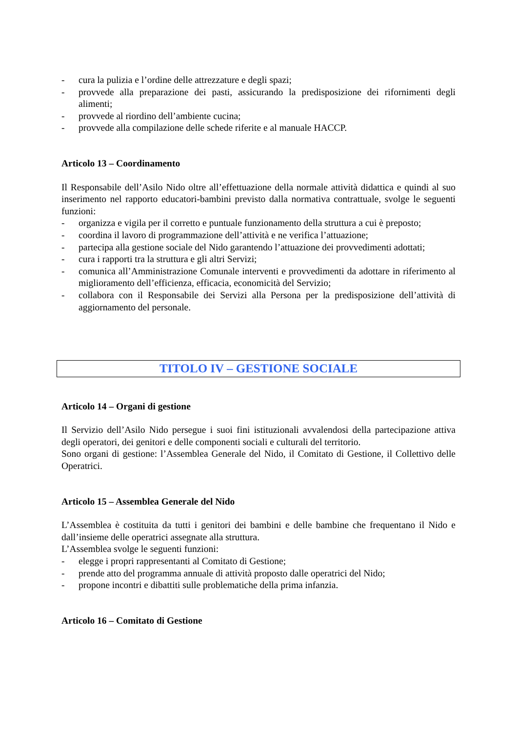- cura la pulizia e l’ordine delle attrezzature e degli spazi;
- provvede alla preparazione dei pasti, assicurando la predisposizione dei rifornimenti degli alimenti;
- provvede al riordino dell’ambiente cucina;
- provvede alla compilazione delle schede riferite e al manuale HACCP.
Articolo 13 – Coordinamento
Il Responsabile dell’Asilo Nido oltre all’effettuazione della normale attività didattica e quindi al suo inserimento nel rapporto educatori-bambini previsto dalla normativa contrattuale, svolge le seguenti funzioni:
- organizza e vigila per il corretto e puntuale funzionamento della struttura a cui è preposto;
- coordina il lavoro di programmazione dell’attività e ne verifica l’attuazione;
- partecipa alla gestione sociale del Nido garantendo l’attuazione dei provvedimenti adottati;
- cura i rapporti tra la struttura e gli altri Servizi;
- comunica all’Amministrazione Comunale interventi e provvedimenti da adottare in riferimento al miglioramento dell’efficienza, efficacia, economicità del Servizio;
- collabora con il Responsabile dei Servizi alla Persona per la predisposizione dell’attività di aggiornamento del personale.
TITOLO IV – GESTIONE SOCIALE
Articolo 14 – Organi di gestione
Il Servizio dell’Asilo Nido persegue i suoi fini istituzionali avvalendosi della partecipazione attiva degli operatori, dei genitori e delle componenti sociali e culturali del territorio.
Sono organi di gestione: l’Assemblea Generale del Nido, il Comitato di Gestione, il Collettivo delle Operatrici.
Articolo 15 – Assemblea Generale del Nido
L’Assemblea è costituita da tutti i genitori dei bambini e delle bambine che frequentano il Nido e dall’insieme delle operatrici assegnate alla struttura.
L’Assemblea svolge le seguenti funzioni:
- elegge i propri rappresentanti al Comitato di Gestione;
- prende atto del programma annuale di attività proposto dalle operatrici del Nido;
- propone incontri e dibattiti sulle problematiche della prima infanzia.
Articolo 16 – Comitato di Gestione